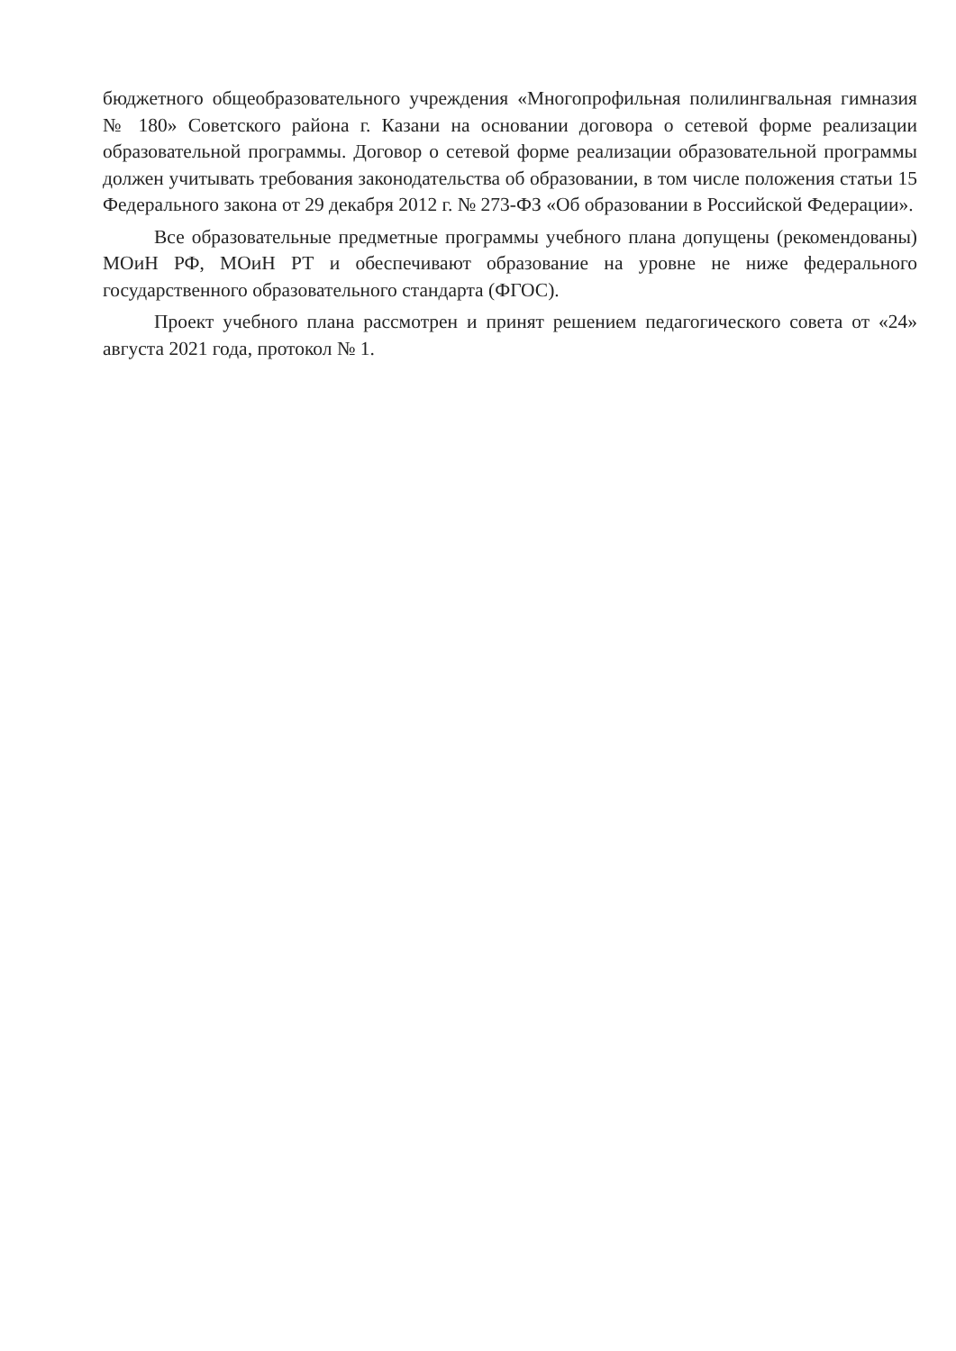бюджетного общеобразовательного учреждения «Многопрофильная полилингвальная гимназия № 180» Советского района г. Казани на основании договора о сетевой форме реализации образовательной программы. Договор о сетевой форме реализации образовательной программы должен учитывать требования законодательства об образовании, в том числе положения статьи 15 Федерального закона от 29 декабря 2012 г. № 273-ФЗ «Об образовании в Российской Федерации».
Все образовательные предметные программы учебного плана допущены (рекомендованы) МОиН РФ, МОиН РТ и обеспечивают образование на уровне не ниже федерального государственного образовательного стандарта (ФГОС).
Проект учебного плана рассмотрен и принят решением педагогического совета от «24» августа 2021 года, протокол № 1.